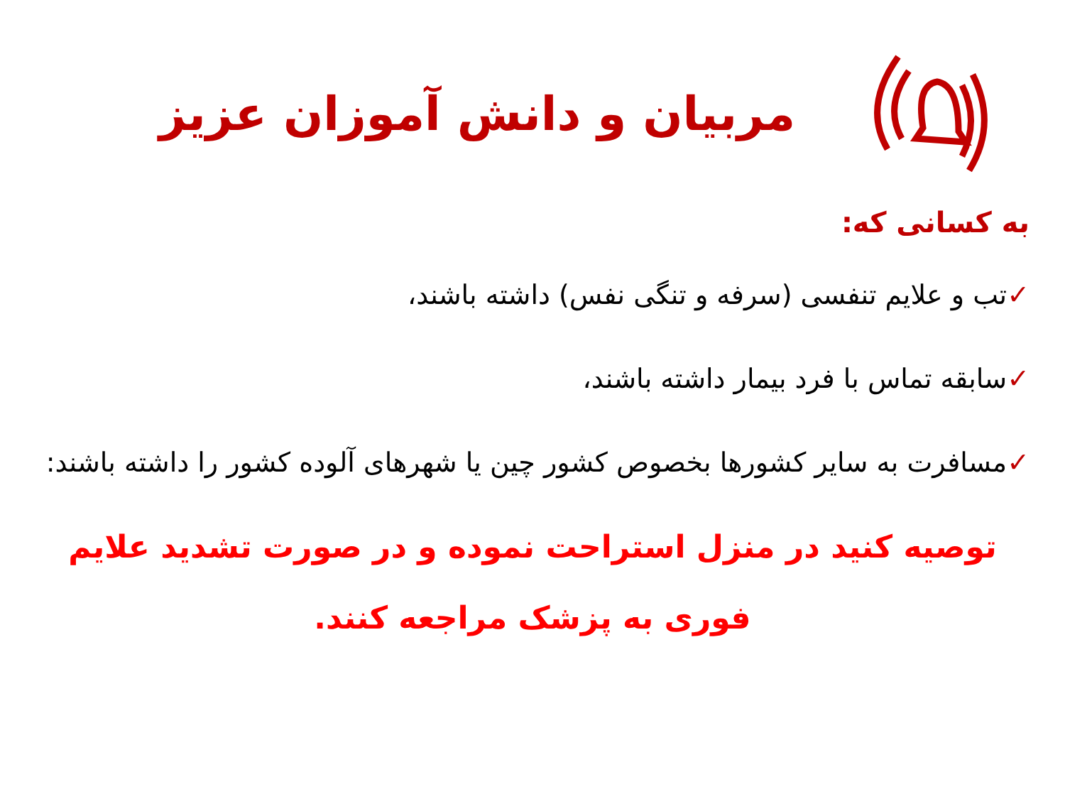مربیان و دانش آموزان عزیز
به کسانی که:
✓تب و علایم تنفسی (سرفه و تنگی نفس) داشته باشند،
✓سابقه تماس با فرد بیمار داشته باشند،
✓مسافرت به سایر کشورها بخصوص کشور چین یا شهرهای آلوده کشور را داشته باشند:
توصیه کنید در منزل استراحت نموده و در صورت تشدید علایم فوری به پزشک مراجعه کنند.